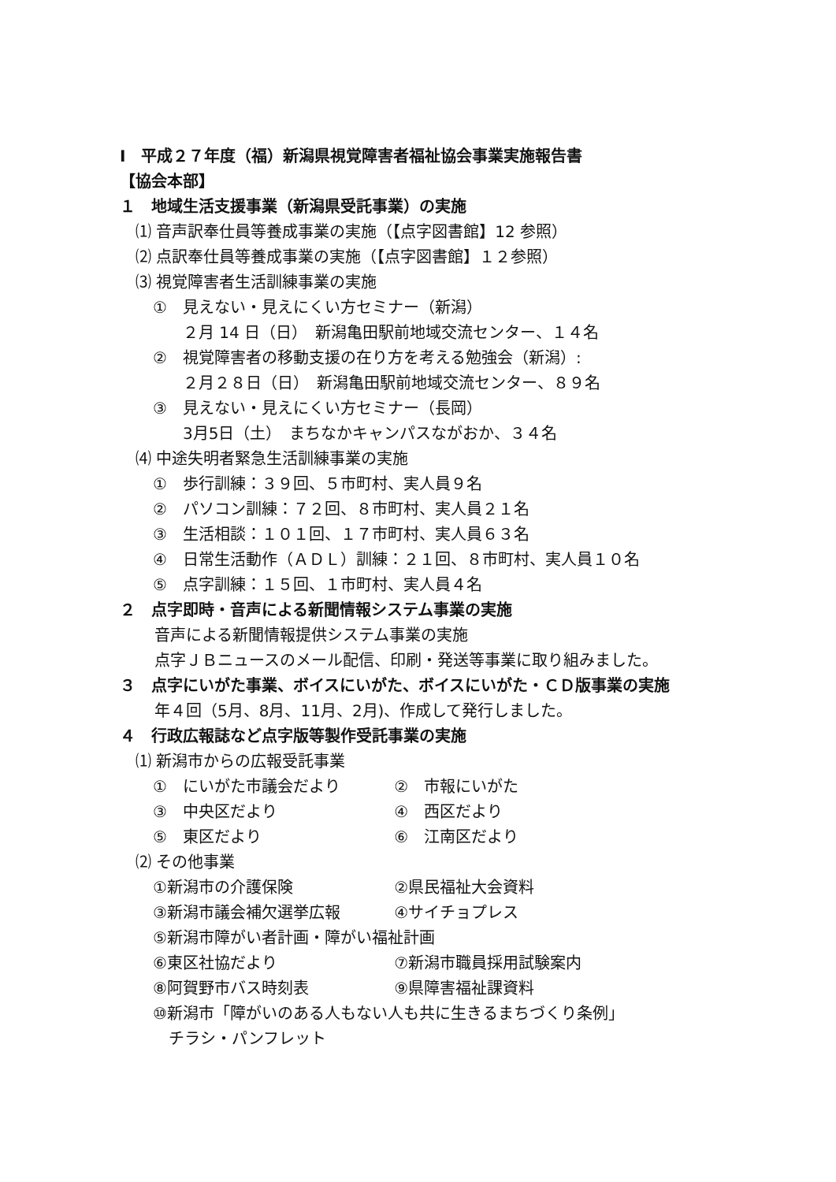Ⅰ　平成２７年度（福）新潟県視覚障害者福祉協会事業実施報告書
【協会本部】
１　地域生活支援事業（新潟県受託事業）の実施
⑴ 音声訳奉仕員等養成事業の実施（【点字図書館】12 参照）
⑵ 点訳奉仕員等養成事業の実施（【点字図書館】１２参照）
⑶ 視覚障害者生活訓練事業の実施
①　見えない・見えにくい方セミナー（新潟）
２月 14 日（日）　新潟亀田駅前地域交流センター、１４名
②　視覚障害者の移動支援の在り方を考える勉強会（新潟）:
２月２８日（日）　新潟亀田駅前地域交流センター、８９名
③　見えない・見えにくい方セミナー（長岡）
3月5日（土）　まちなかキャンパスながおか、３４名
⑷ 中途失明者緊急生活訓練事業の実施
①　歩行訓練：３９回、５市町村、実人員９名
②　パソコン訓練：７２回、８市町村、実人員２１名
③　生活相談：１０１回、１７市町村、実人員６３名
④　日常生活動作（ＡＤＬ）訓練：２１回、８市町村、実人員１０名
⑤　点字訓練：１５回、１市町村、実人員４名
２　点字即時・音声による新聞情報システム事業の実施
音声による新聞情報提供システム事業の実施
点字ＪＢニュースのメール配信、印刷・発送等事業に取り組みました。
３　点字にいがた事業、ボイスにいがた、ボイスにいがた・ＣＤ版事業の実施
年４回（5月、8月、11月、2月)、作成して発行しました。
４　行政広報誌など点字版等製作受託事業の実施
⑴ 新潟市からの広報受託事業
①　にいがた市議会だより ②　市報にいがた
③　中央区だより ④　西区だより
⑤　東区だより ⑥　江南区だより
⑵ その他事業
①新潟市の介護保険 ②県民福祉大会資料
③新潟市議会補欠選挙広報 ④サイチョプレス
⑤新潟市障がい者計画・障がい福祉計画
⑥東区社協だより ⑦新潟市職員採用試験案内
⑧阿賀野市バス時刻表 ⑨県障害福祉課資料
⑩新潟市「障がいのある人もない人も共に生きるまちづくり条例」
　チラシ・パンフレット